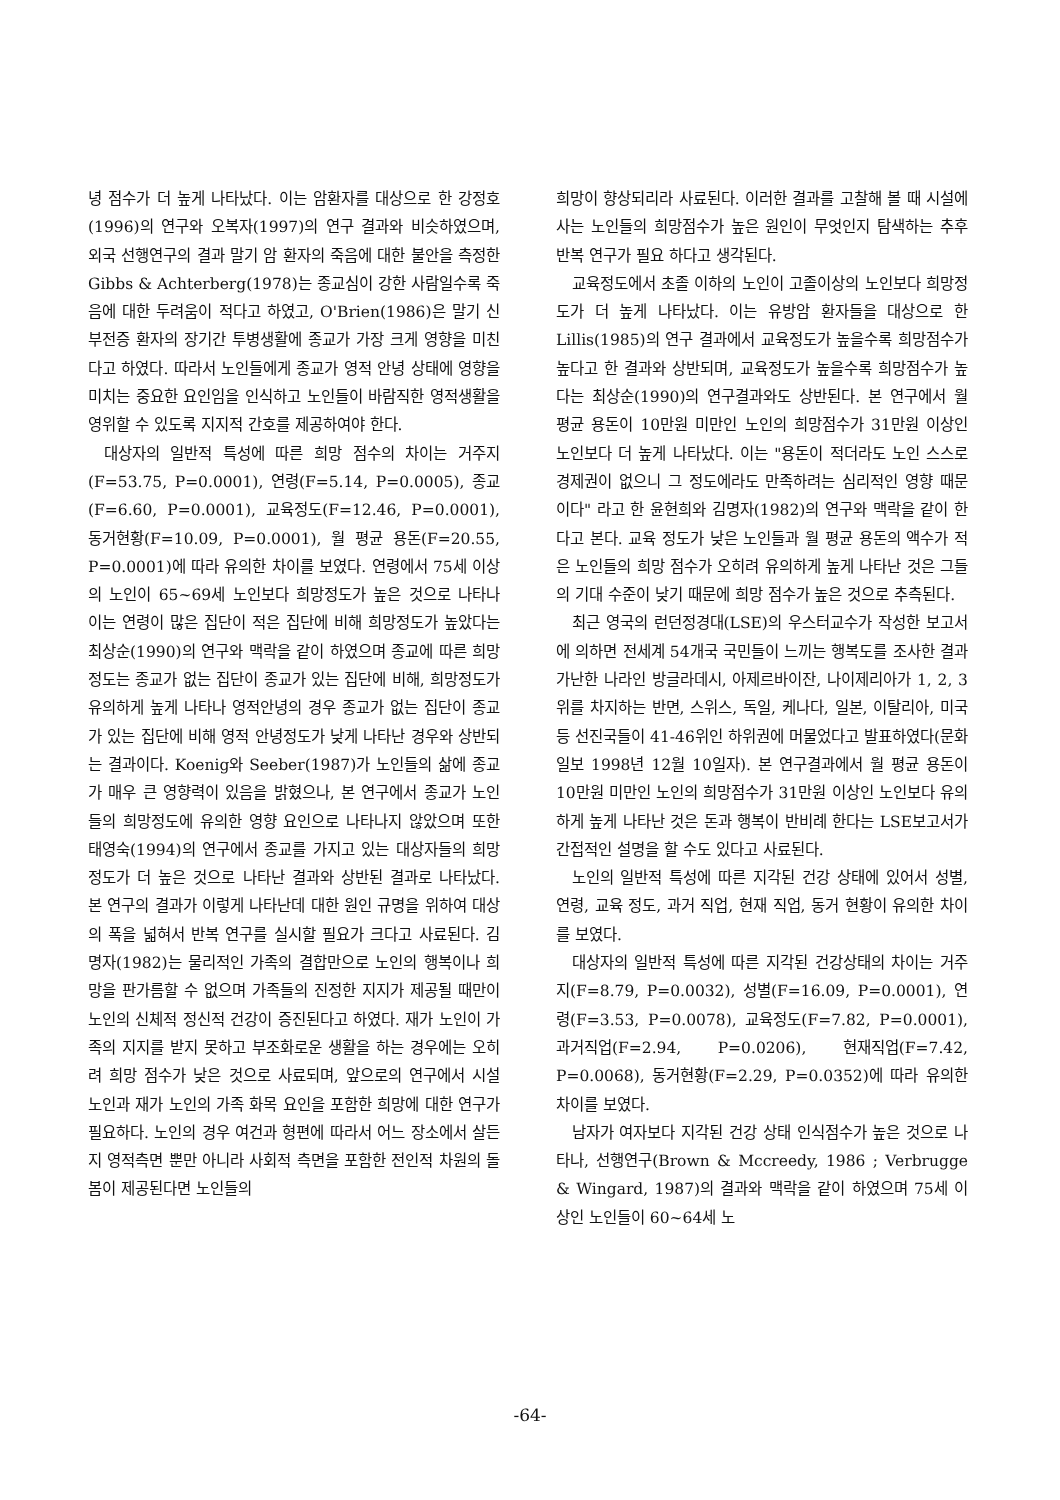녕 점수가 더 높게 나타났다. 이는 암환자를 대상으로 한 강정호(1996)의 연구와 오복자(1997)의 연구 결과와 비슷하였으며, 외국 선행연구의 결과 말기 암 환자의 죽음에 대한 불안을 측정한 Gibbs & Achterberg(1978)는 종교심이 강한 사람일수록 죽음에 대한 두려움이 적다고 하였고, O'Brien(1986)은 말기 신부전증 환자의 장기간 투병생활에 종교가 가장 크게 영향을 미친다고 하였다. 따라서 노인들에게 종교가 영적 안녕 상태에 영향을 미치는 중요한 요인임을 인식하고 노인들이 바람직한 영적생활을 영위할 수 있도록 지지적 간호를 제공하여야 한다.
대상자의 일반적 특성에 따른 희망 점수의 차이는 거주지(F=53.75, P=0.0001), 연령(F=5.14, P=0.0005), 종교(F=6.60, P=0.0001), 교육정도(F=12.46, P=0.0001), 동거현황(F=10.09, P=0.0001), 월 평균 용돈(F=20.55, P=0.0001)에 따라 유의한 차이를 보였다. 연령에서 75세 이상의 노인이 65~69세 노인보다 희망정도가 높은 것으로 나타나 이는 연령이 많은 집단이 적은 집단에 비해 희망정도가 높았다는 최상순(1990)의 연구와 맥락을 같이 하였으며 종교에 따른 희망정도는 종교가 없는 집단이 종교가 있는 집단에 비해, 희망정도가 유의하게 높게 나타나 영적안녕의 경우 종교가 없는 집단이 종교가 있는 집단에 비해 영적 안녕정도가 낮게 나타난 경우와 상반되는 결과이다. Koenig와 Seeber(1987)가 노인들의 삶에 종교가 매우 큰 영향력이 있음을 밝혔으나, 본 연구에서 종교가 노인들의 희망정도에 유의한 영향 요인으로 나타나지 않았으며 또한 태영숙(1994)의 연구에서 종교를 가지고 있는 대상자들의 희망정도가 더 높은 것으로 나타난 결과와 상반된 결과로 나타났다. 본 연구의 결과가 이렇게 나타난데 대한 원인 규명을 위하여 대상의 폭을 넓혀서 반복 연구를 실시할 필요가 크다고 사료된다. 김명자(1982)는 물리적인 가족의 결합만으로 노인의 행복이나 희망을 판가름할 수 없으며 가족들의 진정한 지지가 제공될 때만이 노인의 신체적 정신적 건강이 증진된다고 하였다. 재가 노인이 가족의 지지를 받지 못하고 부조화로운 생활을 하는 경우에는 오히려 희망 점수가 낮은 것으로 사료되며, 앞으로의 연구에서 시설 노인과 재가 노인의 가족 화목 요인을 포함한 희망에 대한 연구가 필요하다. 노인의 경우 여건과 형편에 따라서 어느 장소에서 살든지 영적측면 뿐만 아니라 사회적 측면을 포함한 전인적 차원의 돌봄이 제공된다면 노인들의
희망이 향상되리라 사료된다. 이러한 결과를 고찰해 볼 때 시설에 사는 노인들의 희망점수가 높은 원인이 무엇인지 탐색하는 추후 반복 연구가 필요 하다고 생각된다.
교육정도에서 초졸 이하의 노인이 고졸이상의 노인보다 희망정도가 더 높게 나타났다. 이는 유방암 환자들을 대상으로 한 Lillis(1985)의 연구 결과에서 교육정도가 높을수록 희망점수가 높다고 한 결과와 상반되며, 교육정도가 높을수록 희망점수가 높다는 최상순(1990)의 연구결과와도 상반된다. 본 연구에서 월 평균 용돈이 10만원 미만인 노인의 희망점수가 31만원 이상인 노인보다 더 높게 나타났다. 이는 "용돈이 적더라도 노인 스스로 경제권이 없으니 그 정도에라도 만족하려는 심리적인 영향 때문이다" 라고 한 윤현희와 김명자(1982)의 연구와 맥락을 같이 한다고 본다. 교육 정도가 낮은 노인들과 월 평균 용돈의 액수가 적은 노인들의 희망 점수가 오히려 유의하게 높게 나타난 것은 그들의 기대 수준이 낮기 때문에 희망 점수가 높은 것으로 추측된다.
최근 영국의 런던정경대(LSE)의 우스터교수가 작성한 보고서에 의하면 전세계 54개국 국민들이 느끼는 행복도를 조사한 결과 가난한 나라인 방글라데시, 아제르바이잔, 나이제리아가 1, 2, 3위를 차지하는 반면, 스위스, 독일, 케나다, 일본, 이탈리아, 미국 등 선진국들이 41-46위인 하위권에 머물었다고 발표하였다(문화일보 1998년 12월 10일자). 본 연구결과에서 월 평균 용돈이 10만원 미만인 노인의 희망점수가 31만원 이상인 노인보다 유의하게 높게 나타난 것은 돈과 행복이 반비례 한다는 LSE보고서가 간접적인 설명을 할 수도 있다고 사료된다.
노인의 일반적 특성에 따른 지각된 건강 상태에 있어서 성별, 연령, 교육 정도, 과거 직업, 현재 직업, 동거 현황이 유의한 차이를 보였다.
대상자의 일반적 특성에 따른 지각된 건강상태의 차이는 거주지(F=8.79, P=0.0032), 성별(F=16.09, P=0.0001), 연령(F=3.53, P=0.0078), 교육정도(F=7.82, P=0.0001), 과거직업(F=2.94, P=0.0206), 현재직업(F=7.42, P=0.0068), 동거현황(F=2.29, P=0.0352)에 따라 유의한 차이를 보였다.
남자가 여자보다 지각된 건강 상태 인식점수가 높은 것으로 나타나, 선행연구(Brown & Mccreedy, 1986 ; Verbrugge & Wingard, 1987)의 결과와 맥락을 같이 하였으며 75세 이상인 노인들이 60~64세 노
-64-